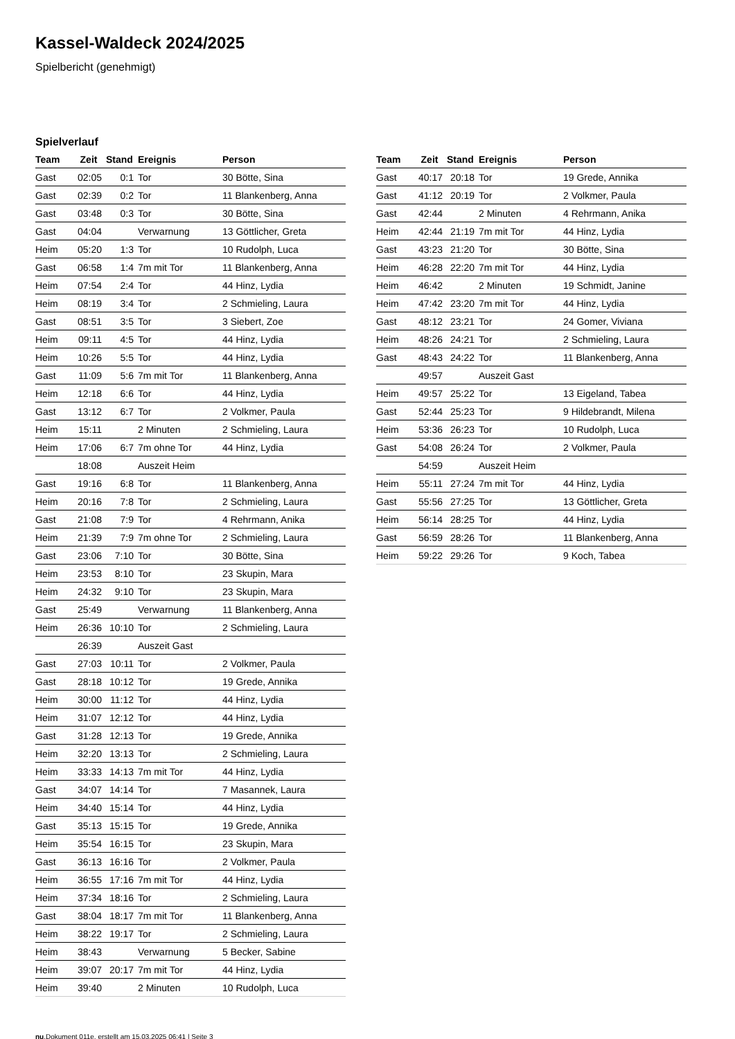Kassel-Waldeck 2024/2025
Spielbericht (genehmigt)
Spielverlauf
| Team | Zeit | Stand | Ereignis | Person |
| --- | --- | --- | --- | --- |
| Gast | 02:05 | 0:1 | Tor | 30 Bötte, Sina |
| Gast | 02:39 | 0:2 | Tor | 11 Blankenberg, Anna |
| Gast | 03:48 | 0:3 | Tor | 30 Bötte, Sina |
| Gast | 04:04 | | Verwarnung | 13 Göttlicher, Greta |
| Heim | 05:20 | 1:3 | Tor | 10 Rudolph, Luca |
| Gast | 06:58 | 1:4 | 7m mit Tor | 11 Blankenberg, Anna |
| Heim | 07:54 | 2:4 | Tor | 44 Hinz, Lydia |
| Heim | 08:19 | 3:4 | Tor | 2 Schmieling, Laura |
| Gast | 08:51 | 3:5 | Tor | 3 Siebert, Zoe |
| Heim | 09:11 | 4:5 | Tor | 44 Hinz, Lydia |
| Heim | 10:26 | 5:5 | Tor | 44 Hinz, Lydia |
| Gast | 11:09 | 5:6 | 7m mit Tor | 11 Blankenberg, Anna |
| Heim | 12:18 | 6:6 | Tor | 44 Hinz, Lydia |
| Gast | 13:12 | 6:7 | Tor | 2 Volkmer, Paula |
| Heim | 15:11 | | 2 Minuten | 2 Schmieling, Laura |
| Heim | 17:06 | 6:7 | 7m ohne Tor | 44 Hinz, Lydia |
| | 18:08 | | Auszeit Heim | |
| Gast | 19:16 | 6:8 | Tor | 11 Blankenberg, Anna |
| Heim | 20:16 | 7:8 | Tor | 2 Schmieling, Laura |
| Gast | 21:08 | 7:9 | Tor | 4 Rehrmann, Anika |
| Heim | 21:39 | 7:9 | 7m ohne Tor | 2 Schmieling, Laura |
| Gast | 23:06 | 7:10 | Tor | 30 Bötte, Sina |
| Heim | 23:53 | 8:10 | Tor | 23 Skupin, Mara |
| Heim | 24:32 | 9:10 | Tor | 23 Skupin, Mara |
| Gast | 25:49 | | Verwarnung | 11 Blankenberg, Anna |
| Heim | 26:36 | 10:10 | Tor | 2 Schmieling, Laura |
| | 26:39 | | Auszeit Gast | |
| Gast | 27:03 | 10:11 | Tor | 2 Volkmer, Paula |
| Gast | 28:18 | 10:12 | Tor | 19 Grede, Annika |
| Heim | 30:00 | 11:12 | Tor | 44 Hinz, Lydia |
| Heim | 31:07 | 12:12 | Tor | 44 Hinz, Lydia |
| Gast | 31:28 | 12:13 | Tor | 19 Grede, Annika |
| Heim | 32:20 | 13:13 | Tor | 2 Schmieling, Laura |
| Heim | 33:33 | 14:13 | 7m mit Tor | 44 Hinz, Lydia |
| Gast | 34:07 | 14:14 | Tor | 7 Masannek, Laura |
| Heim | 34:40 | 15:14 | Tor | 44 Hinz, Lydia |
| Gast | 35:13 | 15:15 | Tor | 19 Grede, Annika |
| Heim | 35:54 | 16:15 | Tor | 23 Skupin, Mara |
| Gast | 36:13 | 16:16 | Tor | 2 Volkmer, Paula |
| Heim | 36:55 | 17:16 | 7m mit Tor | 44 Hinz, Lydia |
| Heim | 37:34 | 18:16 | Tor | 2 Schmieling, Laura |
| Gast | 38:04 | 18:17 | 7m mit Tor | 11 Blankenberg, Anna |
| Heim | 38:22 | 19:17 | Tor | 2 Schmieling, Laura |
| Heim | 38:43 | | Verwarnung | 5 Becker, Sabine |
| Heim | 39:07 | 20:17 | 7m mit Tor | 44 Hinz, Lydia |
| Heim | 39:40 | | 2 Minuten | 10 Rudolph, Luca |
| Team | Zeit | Stand | Ereignis | Person |
| --- | --- | --- | --- | --- |
| Gast | 40:17 | 20:18 | Tor | 19 Grede, Annika |
| Gast | 41:12 | 20:19 | Tor | 2 Volkmer, Paula |
| Gast | 42:44 | | 2 Minuten | 4 Rehrmann, Anika |
| Heim | 42:44 | 21:19 | 7m mit Tor | 44 Hinz, Lydia |
| Gast | 43:23 | 21:20 | Tor | 30 Bötte, Sina |
| Heim | 46:28 | 22:20 | 7m mit Tor | 44 Hinz, Lydia |
| Heim | 46:42 | | 2 Minuten | 19 Schmidt, Janine |
| Heim | 47:42 | 23:20 | 7m mit Tor | 44 Hinz, Lydia |
| Gast | 48:12 | 23:21 | Tor | 24 Gomer, Viviana |
| Heim | 48:26 | 24:21 | Tor | 2 Schmieling, Laura |
| Gast | 48:43 | 24:22 | Tor | 11 Blankenberg, Anna |
| | 49:57 | | Auszeit Gast | |
| Heim | 49:57 | 25:22 | Tor | 13 Eigeland, Tabea |
| Gast | 52:44 | 25:23 | Tor | 9 Hildebrandt, Milena |
| Heim | 53:36 | 26:23 | Tor | 10 Rudolph, Luca |
| Gast | 54:08 | 26:24 | Tor | 2 Volkmer, Paula |
| | 54:59 | | Auszeit Heim | |
| Heim | 55:11 | 27:24 | 7m mit Tor | 44 Hinz, Lydia |
| Gast | 55:56 | 27:25 | Tor | 13 Göttlicher, Greta |
| Heim | 56:14 | 28:25 | Tor | 44 Hinz, Lydia |
| Gast | 56:59 | 28:26 | Tor | 11 Blankenberg, Anna |
| Heim | 59:22 | 29:26 | Tor | 9 Koch, Tabea |
nu.Dokument 011e, erstellt am 15.03.2025 06:41 | Seite 3